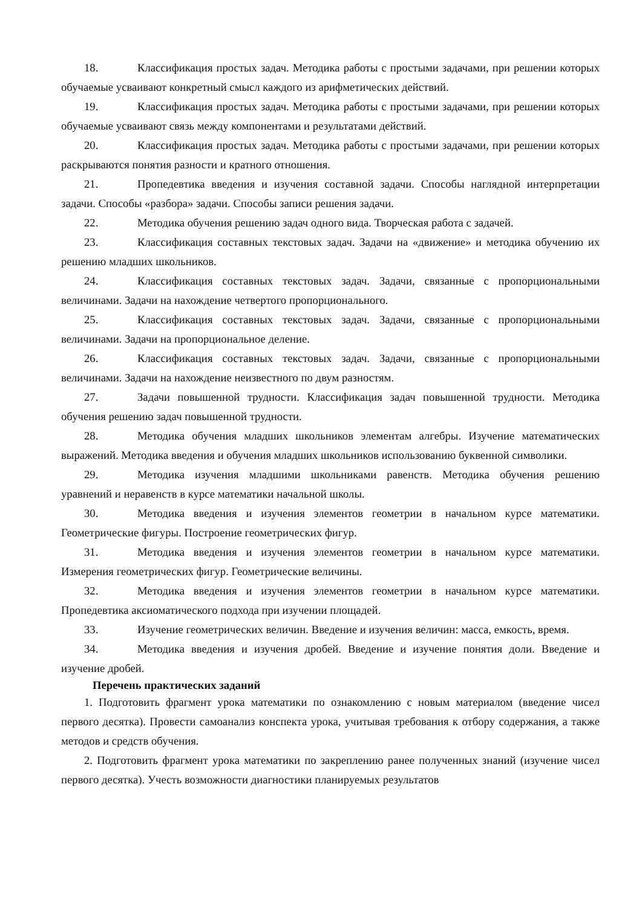18. Классификация простых задач. Методика работы с простыми задачами, при решении которых обучаемые усваивают конкретный смысл каждого из арифметических действий.
19. Классификация простых задач. Методика работы с простыми задачами, при решении которых обучаемые усваивают связь между компонентами и результатами действий.
20. Классификация простых задач. Методика работы с простыми задачами, при решении которых раскрываются понятия разности и кратного отношения.
21. Пропедевтика введения и изучения составной задачи. Способы наглядной интерпретации задачи. Способы «разбора» задачи. Способы записи решения задачи.
22. Методика обучения решению задач одного вида. Творческая работа с задачей.
23. Классификация составных текстовых задач. Задачи на «движение» и методика обучению их решению младших школьников.
24. Классификация составных текстовых задач. Задачи, связанные с пропорциональными величинами. Задачи на нахождение четвертого пропорционального.
25. Классификация составных текстовых задач. Задачи, связанные с пропорциональными величинами. Задачи на пропорциональное деление.
26. Классификация составных текстовых задач. Задачи, связанные с пропорциональными величинами. Задачи на нахождение неизвестного по двум разностям.
27. Задачи повышенной трудности. Классификация задач повышенной трудности. Методика обучения решению задач повышенной трудности.
28. Методика обучения младших школьников элементам алгебры. Изучение математических выражений. Методика введения и обучения младших школьников использованию буквенной символики.
29. Методика изучения младшими школьниками равенств. Методика обучения решению уравнений и неравенств в курсе математики начальной школы.
30. Методика введения и изучения элементов геометрии в начальном курсе математики. Геометрические фигуры. Построение геометрических фигур.
31. Методика введения и изучения элементов геометрии в начальном курсе математики. Измерения геометрических фигур. Геометрические величины.
32. Методика введения и изучения элементов геометрии в начальном курсе математики. Пропедевтика аксиоматического подхода при изучении площадей.
33. Изучение геометрических величин. Введение и изучения величин: масса, емкость, время.
34. Методика введения и изучения дробей. Введение и изучение понятия доли. Введение и изучение дробей.
Перечень практических заданий
1. Подготовить фрагмент урока математики по ознакомлению с новым материалом (введение чисел первого десятка). Провести самоанализ конспекта урока, учитывая требования к отбору содержания, а также методов и средств обучения.
2. Подготовить фрагмент урока математики по закреплению ранее полученных знаний (изучение чисел первого десятка). Учесть возможности диагностики планируемых результатов